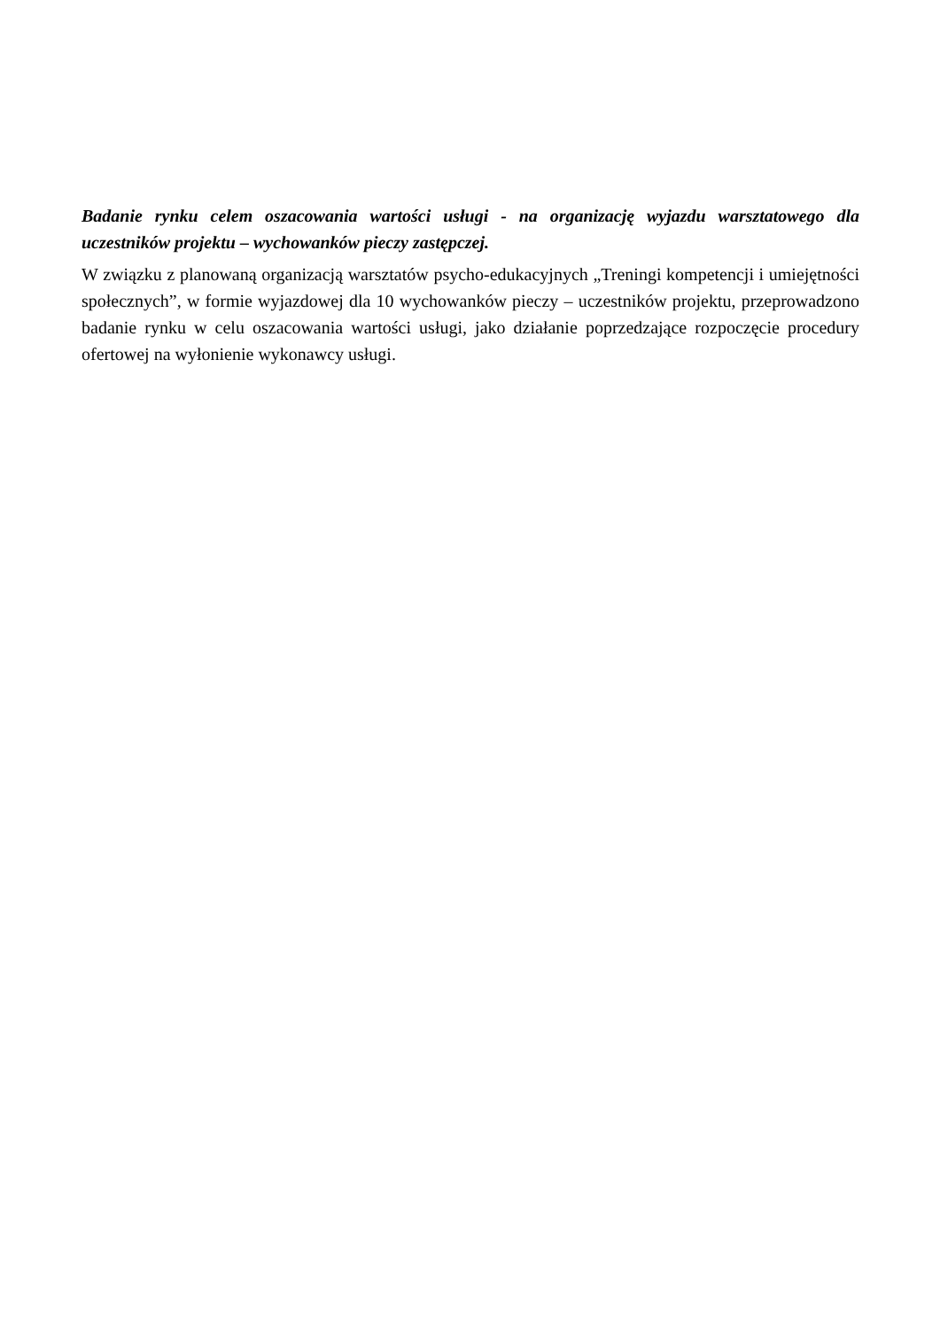Badanie rynku celem oszacowania wartości usługi - na organizację wyjazdu warsztatowego dla uczestników projektu – wychowanków pieczy zastępczej.
W związku z planowaną organizacją warsztatów psycho-edukacyjnych „Treningi kompetencji i umiejętności społecznych”, w formie wyjazdowej dla 10 wychowanków pieczy – uczestników projektu, przeprowadzono badanie rynku w celu oszacowania wartości usługi, jako działanie poprzedzające rozpoczęcie procedury ofertowej na wyłonienie wykonawcy usługi.